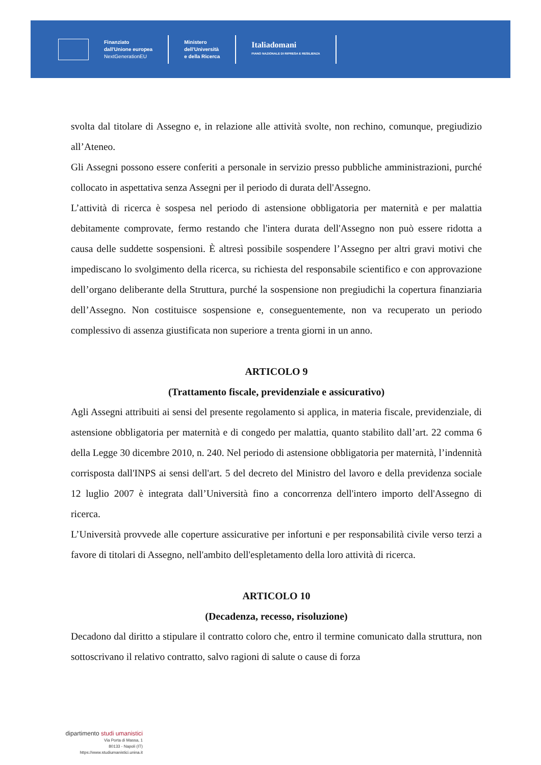Finanziato
dall'Unione europea
NextGenerationEU
Ministero
dell'Università
e della Ricerca
Italiadomani
PIANO NAZIONALE DI RIPRESA E RESILIENZA
svolta dal titolare di Assegno e, in relazione alle attività svolte, non rechino, comunque, pregiudizio all’Ateneo.
Gli Assegni possono essere conferiti a personale in servizio presso pubbliche amministrazioni, purché collocato in aspettativa senza Assegni per il periodo di durata dell'Assegno.
L’attività di ricerca è sospesa nel periodo di astensione obbligatoria per maternità e per malattia debitamente comprovate, fermo restando che l'intera durata dell'Assegno non può essere ridotta a causa delle suddette sospensioni. È altresì possibile sospendere l’Assegno per altri gravi motivi che impediscano lo svolgimento della ricerca, su richiesta del responsabile scientifico e con approvazione dell’organo deliberante della Struttura, purché la sospensione non pregiudichi la copertura finanziaria dell’Assegno. Non costituisce sospensione e, conseguentemente, non va recuperato un periodo complessivo di assenza giustificata non superiore a trenta giorni in un anno.
ARTICOLO 9
(Trattamento fiscale, previdenziale e assicurativo)
Agli Assegni attribuiti ai sensi del presente regolamento si applica, in materia fiscale, previdenziale, di astensione obbligatoria per maternità e di congedo per malattia, quanto stabilito dall’art. 22 comma 6 della Legge 30 dicembre 2010, n. 240. Nel periodo di astensione obbligatoria per maternità, l’indennità corrisposta dall'INPS ai sensi dell'art. 5 del decreto del Ministro del lavoro e della previdenza sociale 12 luglio 2007 è integrata dall’Università fino a concorrenza dell'intero importo dell'Assegno di ricerca.
L’Università provvede alle coperture assicurative per infortuni e per responsabilità civile verso terzi a favore di titolari di Assegno, nell'ambito dell'espletamento della loro attività di ricerca.
ARTICOLO 10
(Decadenza, recesso, risoluzione)
Decadono dal diritto a stipulare il contratto coloro che, entro il termine comunicato dalla struttura, non sottoscrivano il relativo contratto, salvo ragioni di salute o cause di forza
dipartimento studi umanistici
Via Porta di Massa, 1
80133 - Napoli (IT)
https://www.studiumanistici.unina.it